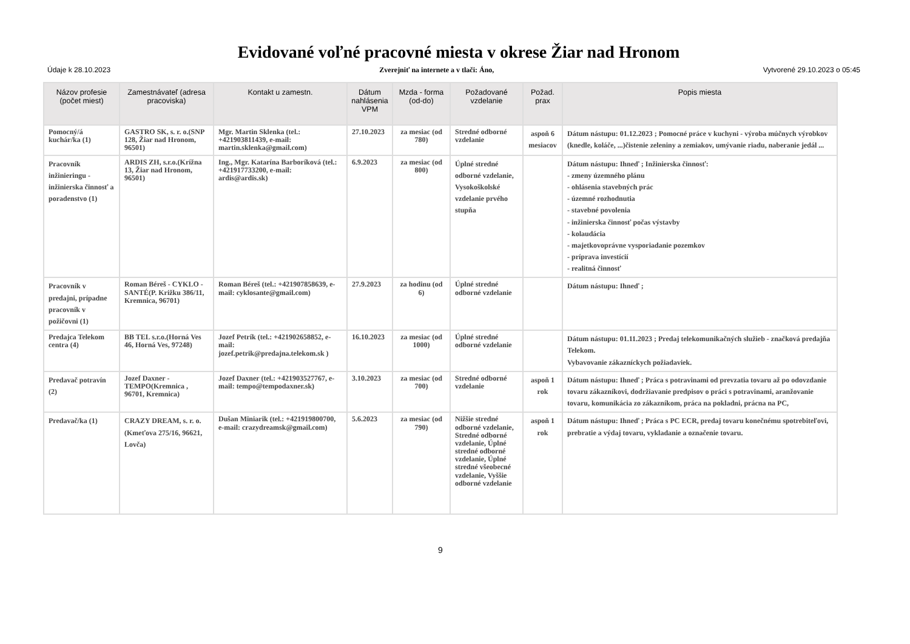Evidované voľné pracovné miesta v okrese Žiar nad Hronom
Údaje k 28.10.2023 Zverejniť na internete a v tlači: Áno, Vytvorené 29.10.2023 o 05:45
| Názov profesie (počet miest) | Zamestnávateľ (adresa pracoviska) | Kontakt u zamestn. | Dátum nahlásenia VPM | Mzda - forma (od-do) | Požadované vzdelanie | Požad. prax | Popis miesta |
| --- | --- | --- | --- | --- | --- | --- | --- |
| Pomocný/á kuchár/ka (1) | GASTRO SK, s. r. o.(SNP 128, Žiar nad Hronom, 96501) | Mgr. Martin Sklenka (tel.: +421903811439, e-mail: martin.sklenka@gmail.com) | 27.10.2023 | za mesiac (od 780) | Stredné odborné vzdelanie | aspoň 6 mesiacov | Dátum nástupu: 01.12.2023 ; Pomocné práce v kuchyni - výroba múčnych výrobkov (knedle, koláče, ...)čistenie zeleniny a zemiakov, umývanie riadu, naberanie jedál ... |
| Pracovník inžinieringu - inžinierska činnosť a poradenstvo (1) | ARDIS ZH, s.r.o.(Krížna 13, Žiar nad Hronom, 96501) | Ing., Mgr. Katarína Barboríková (tel.: +421917733200, e-mail: ardis@ardis.sk) | 6.9.2023 | za mesiac (od 800) | Úplné stredné odborné vzdelanie, Vysokoškolské vzdelanie prvého stupňa | | Dátum nástupu: Ihneď ; Inžinierska činnosť: - zmeny územného plánu - ohlásenia stavebných prác - územné rozhodnutia - stavebné povolenia - inžinierska činnosť počas výstavby - kolaudácia - majetkovoprávne vysporiadanie pozemkov - príprava investícií - realitná činnosť |
| Pracovník v predajni, prípadne pracovník v požičovni (1) | Roman Béreš - CYKLO - SANTÉ(P. Križku 386/11, Kremnica, 96701) | Roman Béreš (tel.: +421907858639, e-mail: cyklosante@gmail.com) | 27.9.2023 | za hodinu (od 6) | Úplné stredné odborné vzdelanie | | Dátum nástupu: Ihneď ; |
| Predajca Telekom centra (4) | BB TEL s.r.o.(Horná Ves 46, Horná Ves, 97248) | Jozef Petrík (tel.: +421902658852, e-mail: jozef.petrik@predajna.telekom.sk ) | 16.10.2023 | za mesiac (od 1000) | Úplné stredné odborné vzdelanie | | Dátum nástupu: 01.11.2023 ; Predaj telekomunikačných služieb - značková predajňa Telekom. Vybavovanie zákazníckych požiadaviek. |
| Predavač potravín (2) | Jozef Daxner - TEMPO(Kremnica , 96701, Kremnica) | Jozef Daxner (tel.: +421903527767, e-mail: tempo@tempodaxner.sk) | 3.10.2023 | za mesiac (od 700) | Stredné odborné vzdelanie | aspoň 1 rok | Dátum nástupu: Ihneď ; Práca s potravinami od prevzatia tovaru až po odovzdanie tovaru zákazníkovi, dodržiavanie predpisov o práci s potravinami, aranžovanie tovaru, komunikácia zo zákazníkom, práca na pokladni, prácna na PC, |
| Predavač/ka (1) | CRAZY DREAM, s. r. o.(Kmeťova 275/16, 96621, Lovča) | Dušan Miniarik (tel.: +421919800700, e-mail: crazydreamsk@gmail.com) | 5.6.2023 | za mesiac (od 790) | Nižšie stredné odborné vzdelanie, Stredné odborné vzdelanie, Úplné stredné odborné vzdelanie, Úplné stredné všeobecné vzdelanie, Vyššie odborné vzdelanie | aspoň 1 rok | Dátum nástupu: Ihneď ; Práca s PC ECR, predaj tovaru konečnému spotrebiteľovi, prebratie a výdaj tovaru, vykladanie a označenie tovaru. |
9